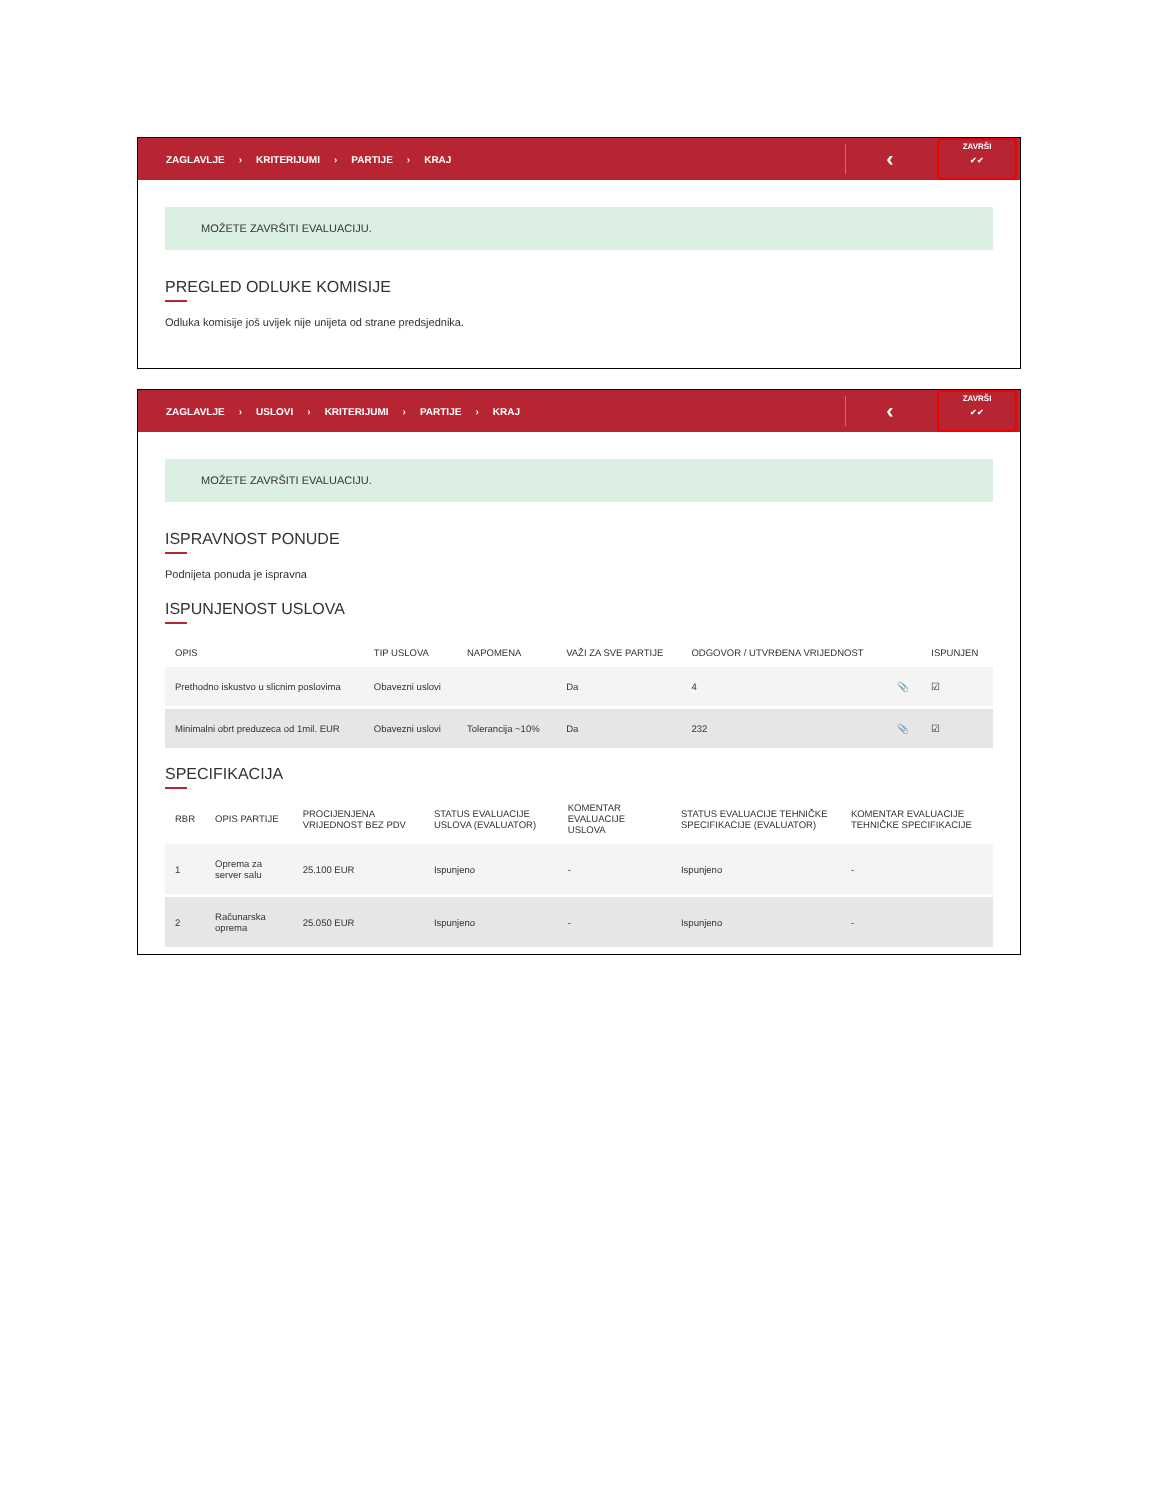ZAGLAVLJE › KRITERIJUMI › PARTIJE › KRAJ
‹
ZAVRŠI
✔✔
MOŽETE ZAVRŠITI EVALUACIJU.
PREGLED ODLUKE KOMISIJE
Odluka komisije još uvijek nije unijeta od strane predsjednika.
ZAGLAVLJE › USLOVI › KRITERIJUMI › PARTIJE › KRAJ
‹
ZAVRŠI
✔✔
MOŽETE ZAVRŠITI EVALUACIJU.
ISPRAVNOST PONUDE
Podnijeta ponuda je ispravna
ISPUNJENOST USLOVA
| OPIS | TIP USLOVA | NAPOMENA | VAŽI ZA SVE PARTIJE | ODGOVOR / UTVRĐENA VRIJEDNOST | | ISPUNJEN |
| --- | --- | --- | --- | --- | --- | --- |
| Prethodno iskustvo u slicnim poslovima | Obavezni uslovi | | Da | 4 | 📎 | ☑ |
| Minimalni obrt preduzeca od 1mil. EUR | Obavezni uslovi | Tolerancija ~10% | Da | 232 | 📎 | ☑ |
SPECIFIKACIJA
| RBR | OPIS PARTIJE | PROCIJENJENA VRIJEDNOST BEZ PDV | STATUS EVALUACIJE USLOVA (EVALUATOR) | KOMENTAR EVALUACIJE USLOVA | STATUS EVALUACIJE TEHNIČKE SPECIFIKACIJE (EVALUATOR) | KOMENTAR EVALUACIJE TEHNIČKE SPECIFIKACIJE |
| --- | --- | --- | --- | --- | --- | --- |
| 1 | Oprema za server salu | 25.100 EUR | Ispunjeno | - | Ispunjeno | - |
| 2 | Računarska oprema | 25.050 EUR | Ispunjeno | - | Ispunjeno | - |